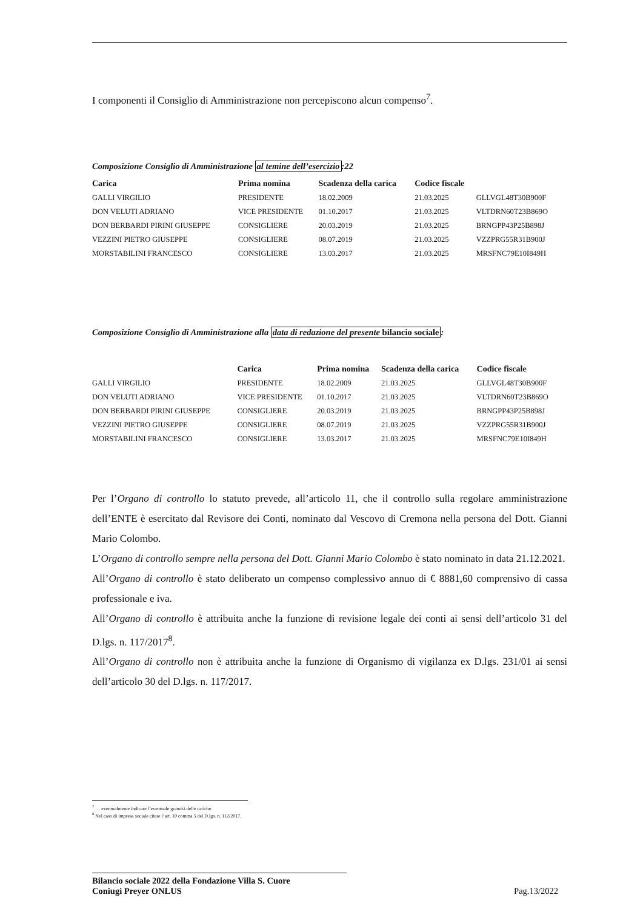I componenti il Consiglio di Amministrazione non percepiscono alcun compenso<sup>7</sup>.
Composizione Consiglio di Amministrazione al temine dell’esercizio:22
| Carica | Prima nomina | Scadenza della carica | Codice fiscale | | |
| --- | --- | --- | --- | --- | --- |
| GALLI VIRGILIO | PRESIDENTE | 18.02.2009 | 21.03.2025 | GLLVGL48T30B900F | |
| DON VELUTI ADRIANO | VICE PRESIDENTE | 01.10.2017 | 21.03.2025 | VLTDRN60T23B869O | |
| DON BERBARDI PIRINI GIUSEPPE | CONSIGLIERE | 20.03.2019 | 21.03.2025 | BRNGPP43P25B898J | |
| VEZZINI PIETRO GIUSEPPE | CONSIGLIERE | 08.07.2019 | 21.03.2025 | VZZPRG55R31B900J | |
| MORSTABILINI FRANCESCO | CONSIGLIERE | 13.03.2017 | 21.03.2025 | MRSFNC79E10I849H | |
Composizione Consiglio di Amministrazione alla data di redazione del presente bilancio sociale:
| | Carica | Prima nomina | Scadenza della carica | Codice fiscale |
| --- | --- | --- | --- | --- |
| GALLI VIRGILIO | PRESIDENTE | 18.02.2009 | 21.03.2025 | GLLVGL48T30B900F |
| DON VELUTI ADRIANO | VICE PRESIDENTE | 01.10.2017 | 21.03.2025 | VLTDRN60T23B869O |
| DON BERBARDI PIRINI GIUSEPPE | CONSIGLIERE | 20.03.2019 | 21.03.2025 | BRNGPP43P25B898J |
| VEZZINI PIETRO GIUSEPPE | CONSIGLIERE | 08.07.2019 | 21.03.2025 | VZZPRG55R31B900J |
| MORSTABILINI FRANCESCO | CONSIGLIERE | 13.03.2017 | 21.03.2025 | MRSFNC79E10I849H |
Per l’Organo di controllo lo statuto prevede, all’articolo 11, che il controllo sulla regolare amministrazione dell’ENTE è esercitato dal Revisore dei Conti, nominato dal Vescovo di Cremona nella persona del Dott. Gianni Mario Colombo.
L’Organo di controllo sempre nella persona del Dott. Gianni Mario Colombo è stato nominato in data 21.12.2021.
All’Organo di controllo è stato deliberato un compenso complessivo annuo di € 8881,60 comprensivo di cassa professionale e iva.
All’Organo di controllo è attribuita anche la funzione di revisione legale dei conti ai sensi dell’articolo 31 del D.lgs. n. 117/2017<sup>8</sup>.
All’Organo di controllo non è attribuita anche la funzione di Organismo di vigilanza ex D.lgs. 231/01 ai sensi dell’articolo 30 del D.lgs. n. 117/2017.
<sup>7</sup> … eventualmente indicare l’eventuale gratuità delle cariche.
<sup>8</sup> Nel caso di impresa sociale citare l’art. 10 comma 5 del D.lgs. n. 112/2017.
Bilancio sociale 2022 della Fondazione Villa S. Cuore
Coniugi Preyer ONLUS
Pag.13/2022